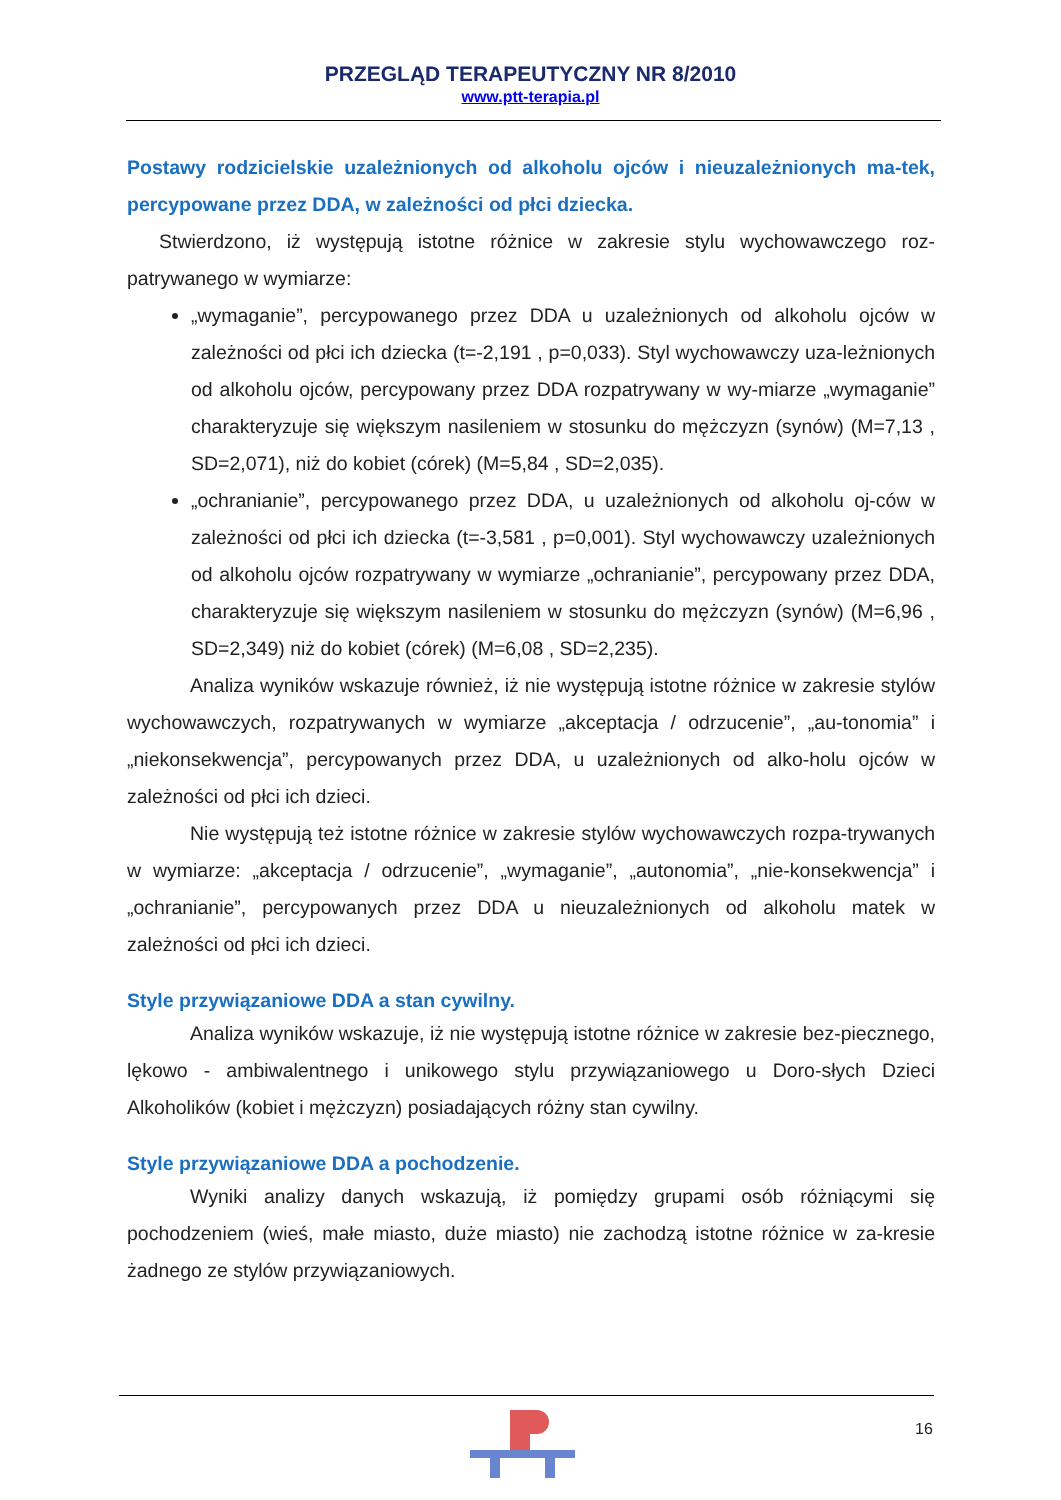PRZEGLĄD TERAPEUTYCZNY NR 8/2010
www.ptt-terapia.pl
Postawy rodzicielskie uzależnionych od alkoholu ojców i nieuzależnionych ma-tek, percypowane przez DDA, w zależności od płci dziecka.
Stwierdzono, iż występują istotne różnice w zakresie stylu wychowawczego roz-patrywanego w wymiarze:
„wymaganie”, percypowanego przez DDA u uzależnionych od alkoholu ojców w zależności od płci ich dziecka (t=-2,191 , p=0,033). Styl wychowawczy uza-leżnionych od alkoholu ojców, percypowany przez DDA rozpatrywany w wy-miarze „wymaganie” charakteryzuje się większym nasileniem w stosunku do mężczyzn (synów) (M=7,13 , SD=2,071), niż do kobiet (córek) (M=5,84 , SD=2,035).
„ochranianie”, percypowanego przez DDA, u uzależnionych od alkoholu oj-ców w zależności od płci ich dziecka (t=-3,581 , p=0,001). Styl wychowawczy uzależnionych od alkoholu ojców rozpatrywany w wymiarze „ochranianie”, percypowany przez DDA, charakteryzuje się większym nasileniem w stosunku do mężczyzn (synów) (M=6,96 , SD=2,349) niż do kobiet (córek) (M=6,08 , SD=2,235).
Analiza wyników wskazuje również, iż nie występują istotne różnice w zakresie stylów wychowawczych, rozpatrywanych w wymiarze „akceptacja / odrzucenie”, „au-tonomia” i „niekonsekwencja”, percypowanych przez DDA, u uzależnionych od alko-holu ojców w zależności od płci ich dzieci.
Nie występują też istotne różnice w zakresie stylów wychowawczych rozpa-trywanych w wymiarze: „akceptacja / odrzucenie”, „wymaganie”, „autonomia”, „nie-konsekwencja” i „ochranianie”, percypowanych przez DDA u nieuzależnionych od alkoholu matek w zależności od płci ich dzieci.
Style przywiązaniowe DDA a stan cywilny.
Analiza wyników wskazuje, iż nie występują istotne różnice w zakresie bez-piecznego, lękowo - ambiwalentnego i unikowego stylu przywiązaniowego u Doro-słych Dzieci Alkoholików (kobiet i mężczyzn) posiadających różny stan cywilny.
Style przywiązaniowe DDA a pochodzenie.
Wyniki analizy danych wskazują, iż pomiędzy grupami osób różniącymi się pochodzeniem (wieś, małe miasto, duże miasto) nie zachodzą istotne różnice w za-kresie żadnego ze stylów przywiązaniowych.
16